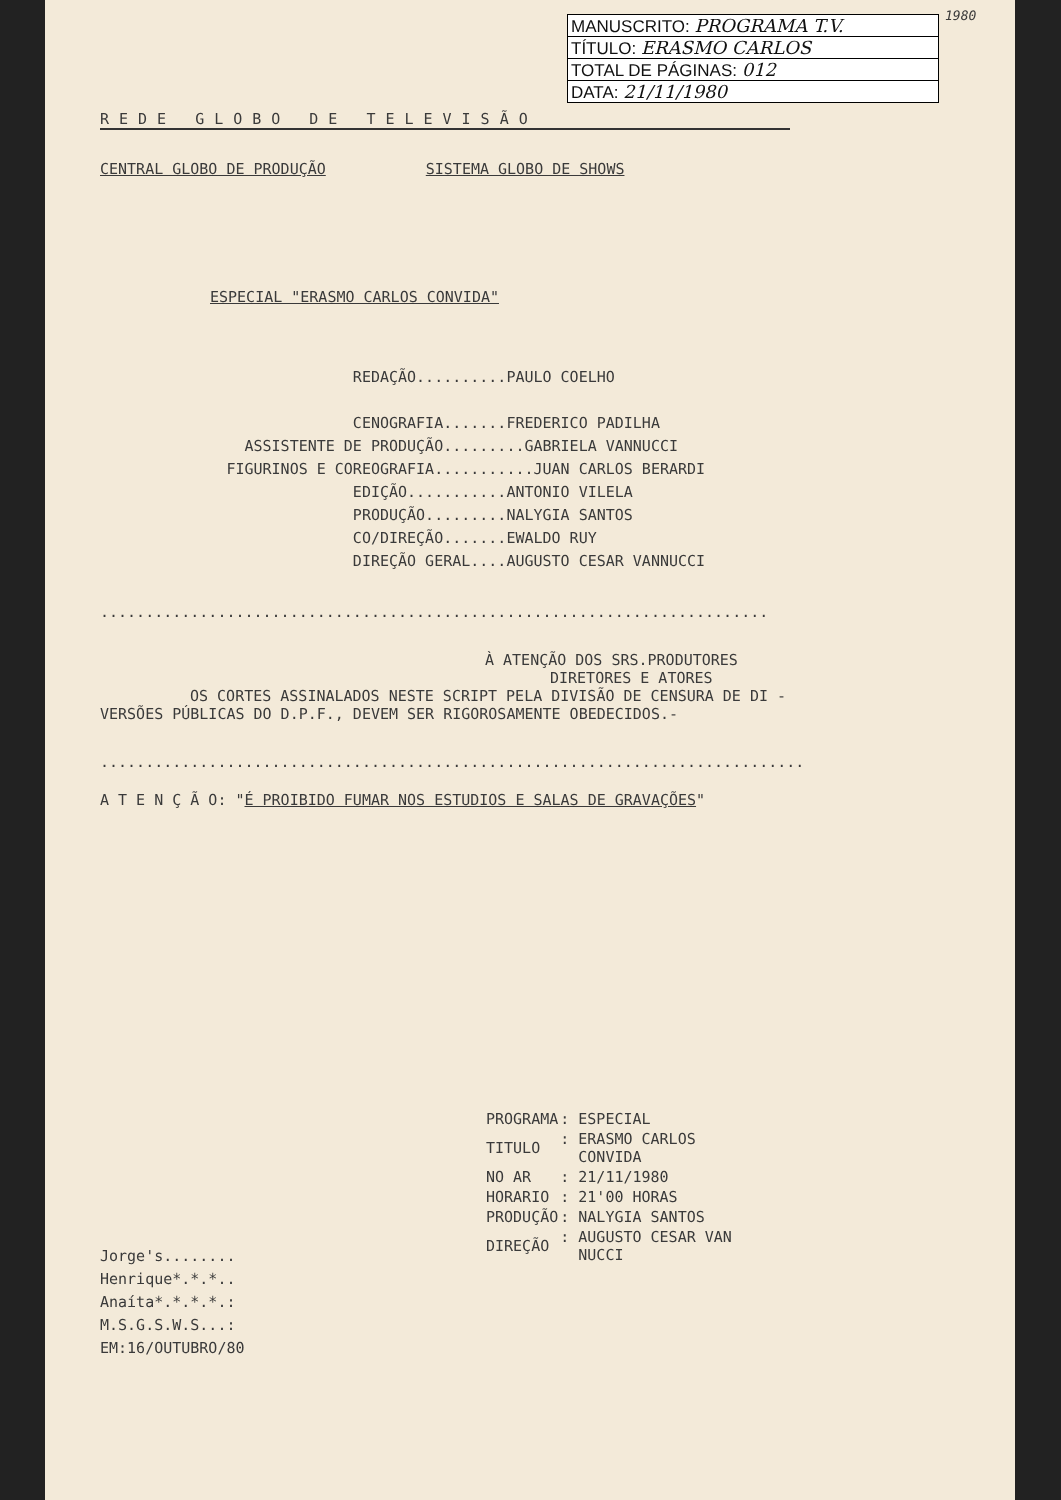1980
MANUSCRITO: PROGRAMA T.V.
TÍTULO: ERASMO CARLOS
TOTAL DE PÁGINAS: 012
DATA: 21/11/1980
REDE GLOBO DE TELEVISÃO
CENTRAL GLOBO DE PRODUÇÃO SISTEMA GLOBO DE SHOWS
ESPECIAL "ERASMO CARLOS CONVIDA"
                            REDAÇÃO..........PAULO COELHO

                            CENOGRAFIA.......FREDERICO PADILHA
                ASSISTENTE DE PRODUÇÃO.........GABRIELA VANNUCCI
              FIGURINOS E COREOGRAFIA...........JUAN CARLOS BERARDI
                            EDIÇÃO...........ANTONIO VILELA
                            PRODUÇÃO.........NALYGIA SANTOS
                            CO/DIREÇÃO.......EWALDO RUY
                            DIREÇÃO GERAL....AUGUSTO CESAR VANNUCCI
..........................................................................
À ATENÇÃO DOS SRS.PRODUTORES
DIRETORES E ATORES
OS CORTES ASSINALADOS NESTE SCRIPT PELA DIVISÃO DE CENSURA DE DI -
VERSÕES PÚBLICAS DO D.P.F., DEVEM SER RIGOROSAMENTE OBEDECIDOS.-
..............................................................................
A T E N Ç Ã O: "É PROIBIDO FUMAR NOS ESTUDIOS E SALAS DE GRAVAÇÕES"
| PROGRAMA | : ESPECIAL |
| TITULO | : ERASMO CARLOS CONVIDA |
| NO AR | : 21/11/1980 |
| HORARIO | : 21'00 HORAS |
| PRODUÇÃO | : NALYGIA SANTOS |
| DIREÇÃO | : AUGUSTO CESAR VAN NUCCI |
Jorge's........
Henrique*.*.*..
Anaíta*.*.*.*.:
M.S.G.S.W.S...:
EM:16/OUTUBRO/80